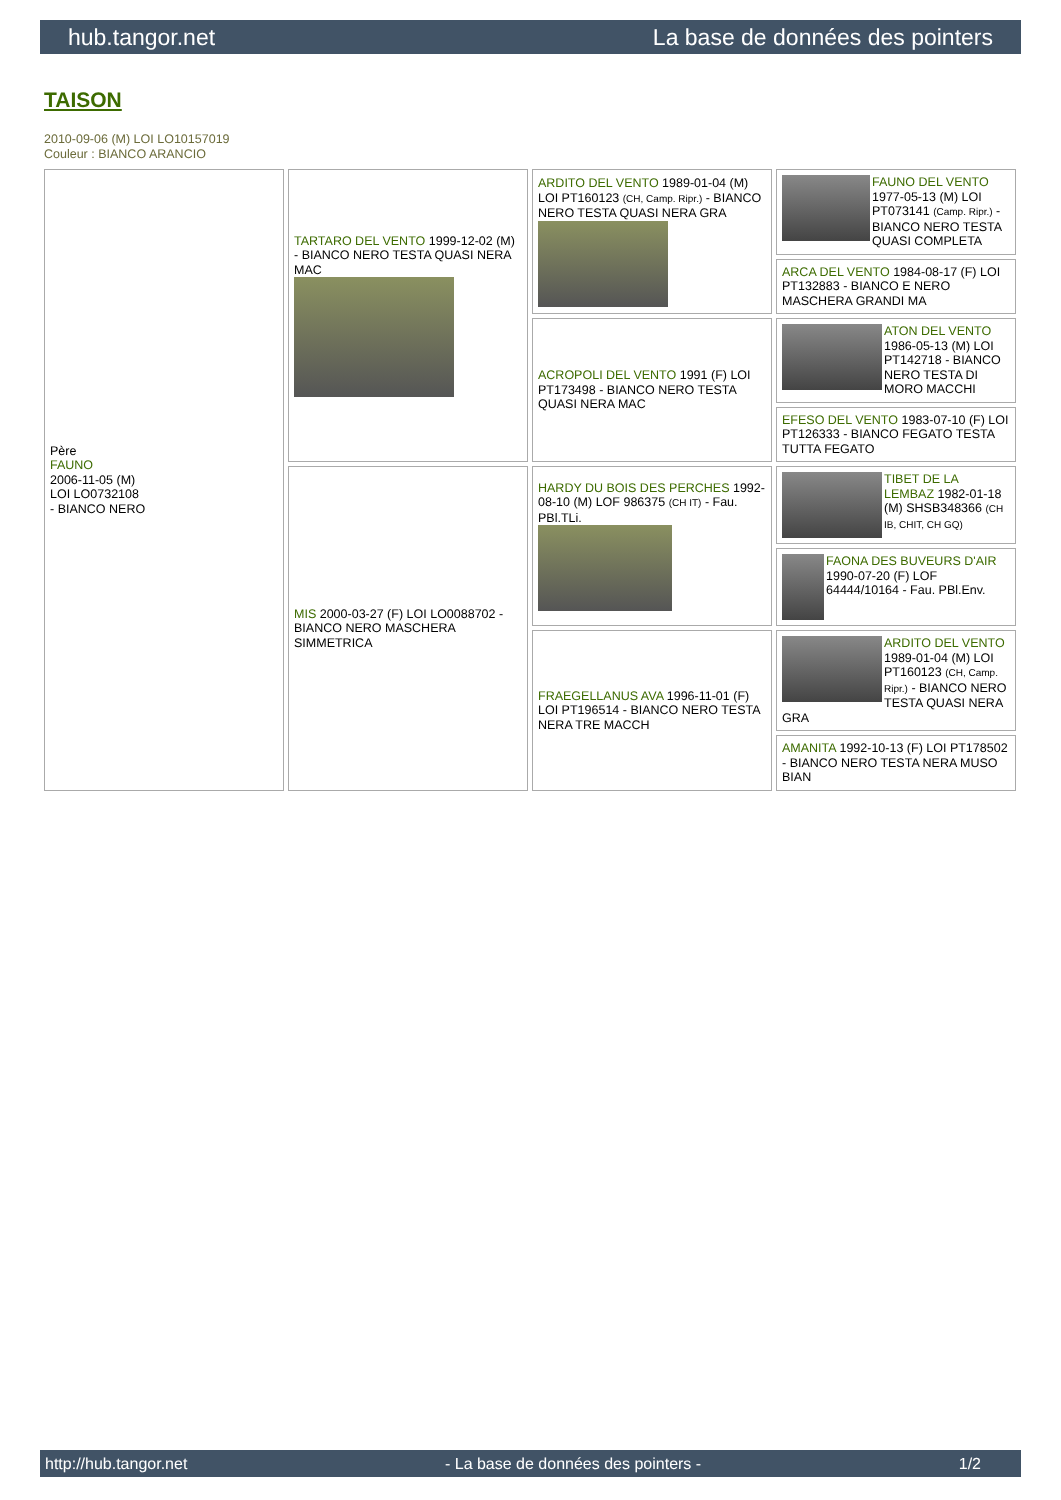hub.tangor.net La base de données des pointers
TAISON
2010-09-06 (M) LOI LO10157019
Couleur : BIANCO ARANCIO
| Père FAUNO 2006-11-05 (M) LOI LO0732108 - BIANCO NERO | TARTARO DEL VENTO 1999-12-02 (M) - BIANCO NERO TESTA QUASI NERA MAC | ARDITO DEL VENTO 1989-01-04 (M) LOI PT160123 (CH, Camp. Ripr.) - BIANCO NERO TESTA QUASI NERA GRA | FAUNO DEL VENTO 1977-05-13 (M) LOI PT073141 (Camp. Ripr.) - BIANCO NERO TESTA QUASI COMPLETA |
| | | | ARCA DEL VENTO 1984-08-17 (F) LOI PT132883 - BIANCO E NERO MASCHERA GRANDI MA |
| | | ACROPOLI DEL VENTO 1991 (F) LOI PT173498 - BIANCO NERO TESTA QUASI NERA MAC | ATON DEL VENTO 1986-05-13 (M) LOI PT142718 - BIANCO NERO TESTA DI MORO MACCHI |
| | | | EFESO DEL VENTO 1983-07-10 (F) LOI PT126333 - BIANCO FEGATO TESTA TUTTA FEGATO |
| | MIS 2000-03-27 (F) LOI LO0088702 - BIANCO NERO MASCHERA SIMMETRICA | HARDY DU BOIS DES PERCHES 1992-08-10 (M) LOF 986375 (CH IT) - Fau. PBl.TLi. | TIBET DE LA LEMBAZ 1982-01-18 (M) SHSB348366 (CH IB, CHIT, CH GQ) |
| | | | FAONA DES BUVEURS D'AIR 1990-07-20 (F) LOF 64444/10164 - Fau. PBl.Env. |
| | | FRAEGELLANUS AVA 1996-11-01 (F) LOI PT196514 - BIANCO NERO TESTA NERA TRE MACCH | ARDITO DEL VENTO 1989-01-04 (M) LOI PT160123 (CH, Camp. Ripr.) - BIANCO NERO TESTA QUASI NERA GRA |
| | | | AMANITA 1992-10-13 (F) LOI PT178502 - BIANCO NERO TESTA NERA MUSO BIAN |
http://hub.tangor.net - La base de données des pointers - 1/2